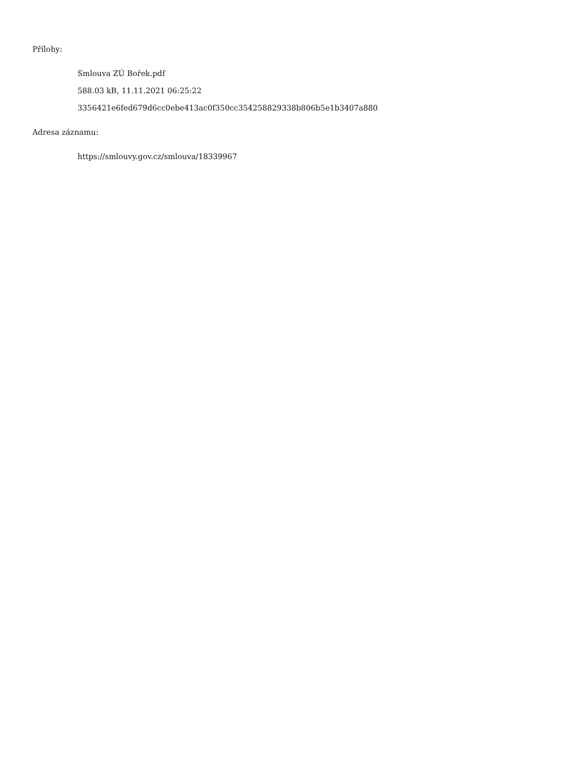Přílohy:
Smlouva ZÚ Bořek.pdf
588.03 kB, 11.11.2021 06:25:22
3356421e6fed679d6cc0ebe413ac0f350cc354258829338b806b5e1b3407a880
Adresa záznamu:
https://smlouvy.gov.cz/smlouva/18339967